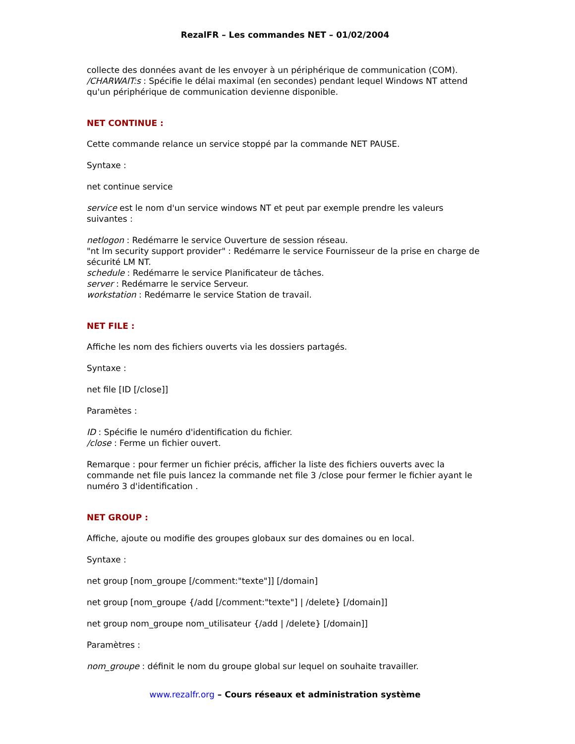RezalFR – Les commandes NET – 01/02/2004
collecte des données avant de les envoyer à un périphérique de communication (COM).
/CHARWAIT:s : Spécifie le délai maximal (en secondes) pendant lequel Windows NT attend qu'un périphérique de communication devienne disponible.
NET CONTINUE :
Cette commande relance un service stoppé par la commande NET PAUSE.
Syntaxe :
net continue service
service est le nom d'un service windows NT et peut par exemple prendre les valeurs suivantes :
netlogon : Redémarre le service Ouverture de session réseau.
"nt lm security support provider" : Redémarre le service Fournisseur de la prise en charge de sécurité LM NT.
schedule : Redémarre le service Planificateur de tâches.
server : Redémarre le service Serveur.
workstation : Redémarre le service Station de travail.
NET FILE :
Affiche les nom des fichiers ouverts via les dossiers partagés.
Syntaxe :
net file [ID [/close]]
Paramètes :
ID : Spécifie le numéro d'identification du fichier.
/close : Ferme un fichier ouvert.
Remarque : pour fermer un fichier précis, afficher la liste des fichiers ouverts avec la commande net file puis lancez la commande net file 3 /close pour fermer le fichier ayant le numéro 3 d'identification .
NET GROUP :
Affiche, ajoute ou modifie des groupes globaux sur des domaines ou en local.
Syntaxe :
net group [nom_groupe [/comment:"texte"]] [/domain]
net group [nom_groupe {/add [/comment:"texte"] | /delete} [/domain]]
net group nom_groupe nom_utilisateur {/add | /delete} [/domain]]
Paramètres :
nom_groupe : définit le nom du groupe global sur lequel on souhaite travailler.
www.rezalfr.org – Cours réseaux et administration système